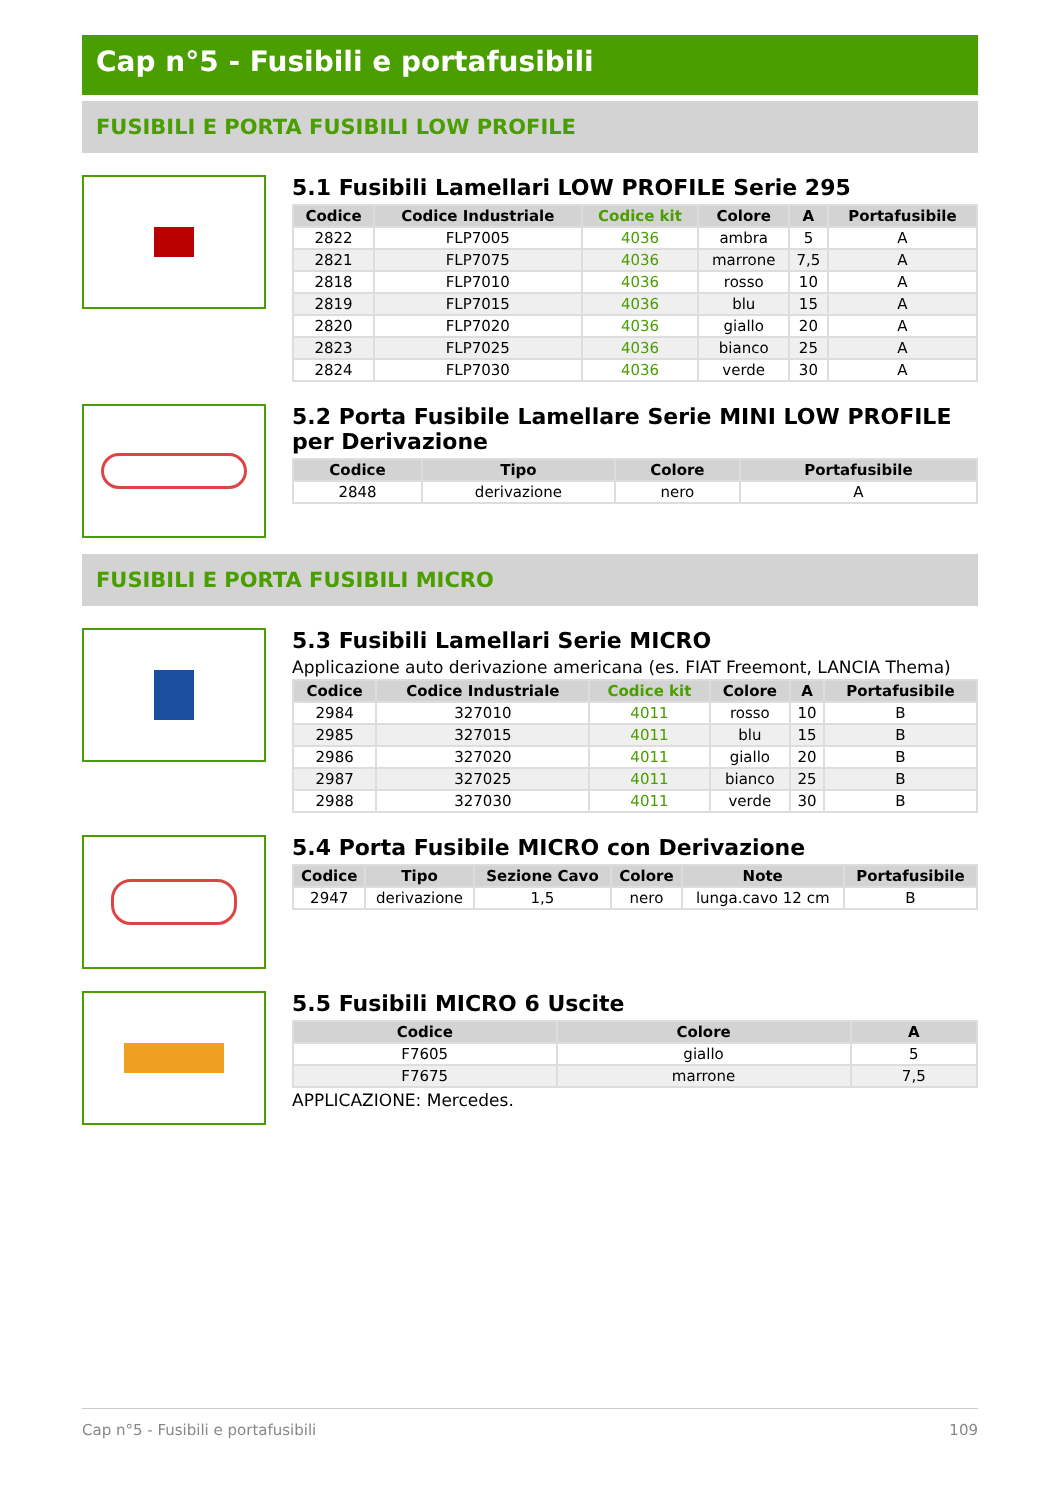Cap n°5 - Fusibili e portafusibili
FUSIBILI E PORTA FUSIBILI LOW PROFILE
5.1 Fusibili Lamellari LOW PROFILE Serie 295
| Codice | Codice Industriale | Codice kit | Colore | A | Portafusibile |
| --- | --- | --- | --- | --- | --- |
| 2822 | FLP7005 | 4036 | ambra | 5 | A |
| 2821 | FLP7075 | 4036 | marrone | 7,5 | A |
| 2818 | FLP7010 | 4036 | rosso | 10 | A |
| 2819 | FLP7015 | 4036 | blu | 15 | A |
| 2820 | FLP7020 | 4036 | giallo | 20 | A |
| 2823 | FLP7025 | 4036 | bianco | 25 | A |
| 2824 | FLP7030 | 4036 | verde | 30 | A |
5.2 Porta Fusibile Lamellare Serie MINI LOW PROFILE per Derivazione
| Codice | Tipo | Colore | Portafusibile |
| --- | --- | --- | --- |
| 2848 | derivazione | nero | A |
FUSIBILI E PORTA FUSIBILI MICRO
5.3 Fusibili Lamellari Serie MICRO
Applicazione auto derivazione americana (es. FIAT Freemont, LANCIA Thema)
| Codice | Codice Industriale | Codice kit | Colore | A | Portafusibile |
| --- | --- | --- | --- | --- | --- |
| 2984 | 327010 | 4011 | rosso | 10 | B |
| 2985 | 327015 | 4011 | blu | 15 | B |
| 2986 | 327020 | 4011 | giallo | 20 | B |
| 2987 | 327025 | 4011 | bianco | 25 | B |
| 2988 | 327030 | 4011 | verde | 30 | B |
5.4 Porta Fusibile MICRO con Derivazione
| Codice | Tipo | Sezione Cavo | Colore | Note | Portafusibile |
| --- | --- | --- | --- | --- | --- |
| 2947 | derivazione | 1,5 | nero | lunga.cavo 12 cm | B |
5.5 Fusibili MICRO 6 Uscite
| Codice | Colore | A |
| --- | --- | --- |
| F7605 | giallo | 5 |
| F7675 | marrone | 7,5 |
APPLICAZIONE: Mercedes.
Cap n°5 - Fusibili e portafusibili 109